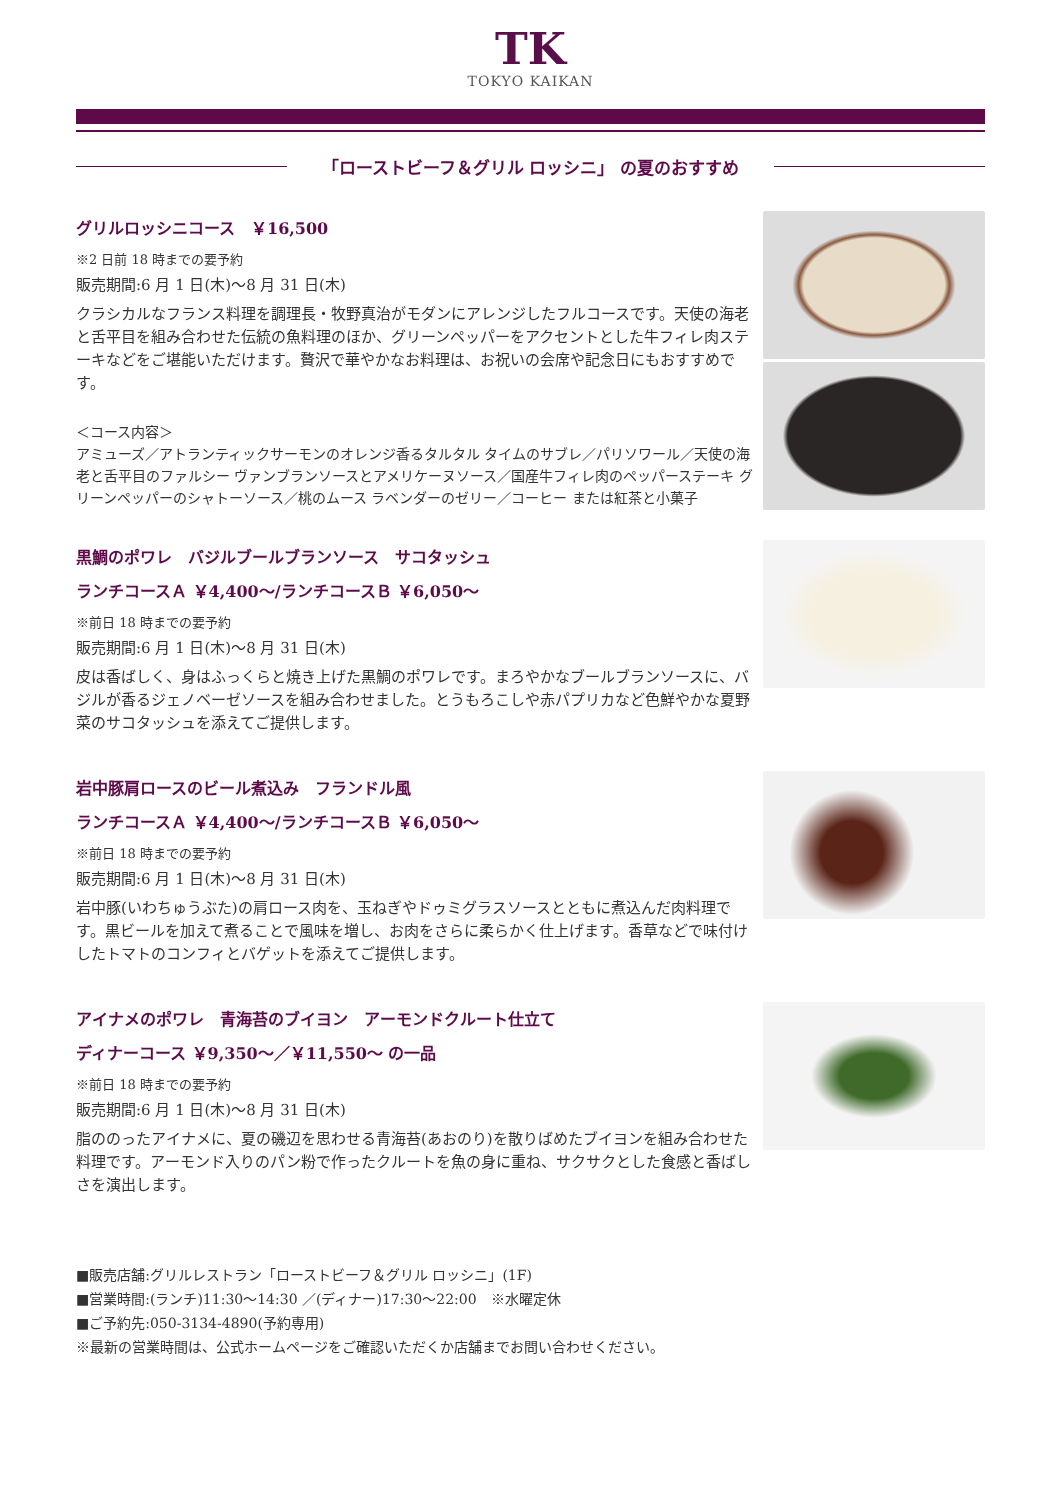TK
TOKYO KAIKAN
「ローストビーフ＆グリル ロッシニ」 の夏のおすすめ
グリルロッシニコース　￥16,500
※2 日前 18 時までの要予約
販売期間:6 月 1 日(木)～8 月 31 日(木)
クラシカルなフランス料理を調理長・牧野真治がモダンにアレンジしたフルコースです。天使の海老と舌平目を組み合わせた伝統の魚料理のほか、グリーンペッパーをアクセントとした牛フィレ肉ステーキなどをご堪能いただけます。贅沢で華やかなお料理は、お祝いの会席や記念日にもおすすめです。
＜コース内容＞
アミューズ／アトランティックサーモンのオレンジ香るタルタル タイムのサブレ／パリソワール／天使の海老と舌平目のファルシー ヴァンブランソースとアメリケーヌソース／国産牛フィレ肉のペッパーステーキ グリーンペッパーのシャトーソース／桃のムース ラベンダーのゼリー／コーヒー または紅茶と小菓子
黒鯛のポワレ　バジルブールブランソース　サコタッシュ
ランチコースＡ ￥4,400～/ランチコースＢ ￥6,050～
※前日 18 時までの要予約
販売期間:6 月 1 日(木)～8 月 31 日(木)
皮は香ばしく、身はふっくらと焼き上げた黒鯛のポワレです。まろやかなブールブランソースに、バジルが香るジェノベーゼソースを組み合わせました。とうもろこしや赤パプリカなど色鮮やかな夏野菜のサコタッシュを添えてご提供します。
岩中豚肩ロースのビール煮込み　フランドル風
ランチコースＡ ￥4,400～/ランチコースＢ ￥6,050～
※前日 18 時までの要予約
販売期間:6 月 1 日(木)～8 月 31 日(木)
岩中豚(いわちゅうぶた)の肩ロース肉を、玉ねぎやドゥミグラスソースとともに煮込んだ肉料理です。黒ビールを加えて煮ることで風味を増し、お肉をさらに柔らかく仕上げます。香草などで味付けしたトマトのコンフィとバゲットを添えてご提供します。
アイナメのポワレ　青海苔のブイヨン　アーモンドクルート仕立て
ディナーコース ￥9,350～／￥11,550～ の一品
※前日 18 時までの要予約
販売期間:6 月 1 日(木)～8 月 31 日(木)
脂ののったアイナメに、夏の磯辺を思わせる青海苔(あおのり)を散りばめたブイヨンを組み合わせた料理です。アーモンド入りのパン粉で作ったクルートを魚の身に重ね、サクサクとした食感と香ばしさを演出します。
■販売店舗:グリルレストラン「ローストビーフ＆グリル ロッシニ」(1F)
■営業時間:(ランチ)11:30～14:30 ／(ディナー)17:30～22:00　※水曜定休
■ご予約先:050-3134-4890(予約専用)
※最新の営業時間は、公式ホームページをご確認いただくか店舗までお問い合わせください。